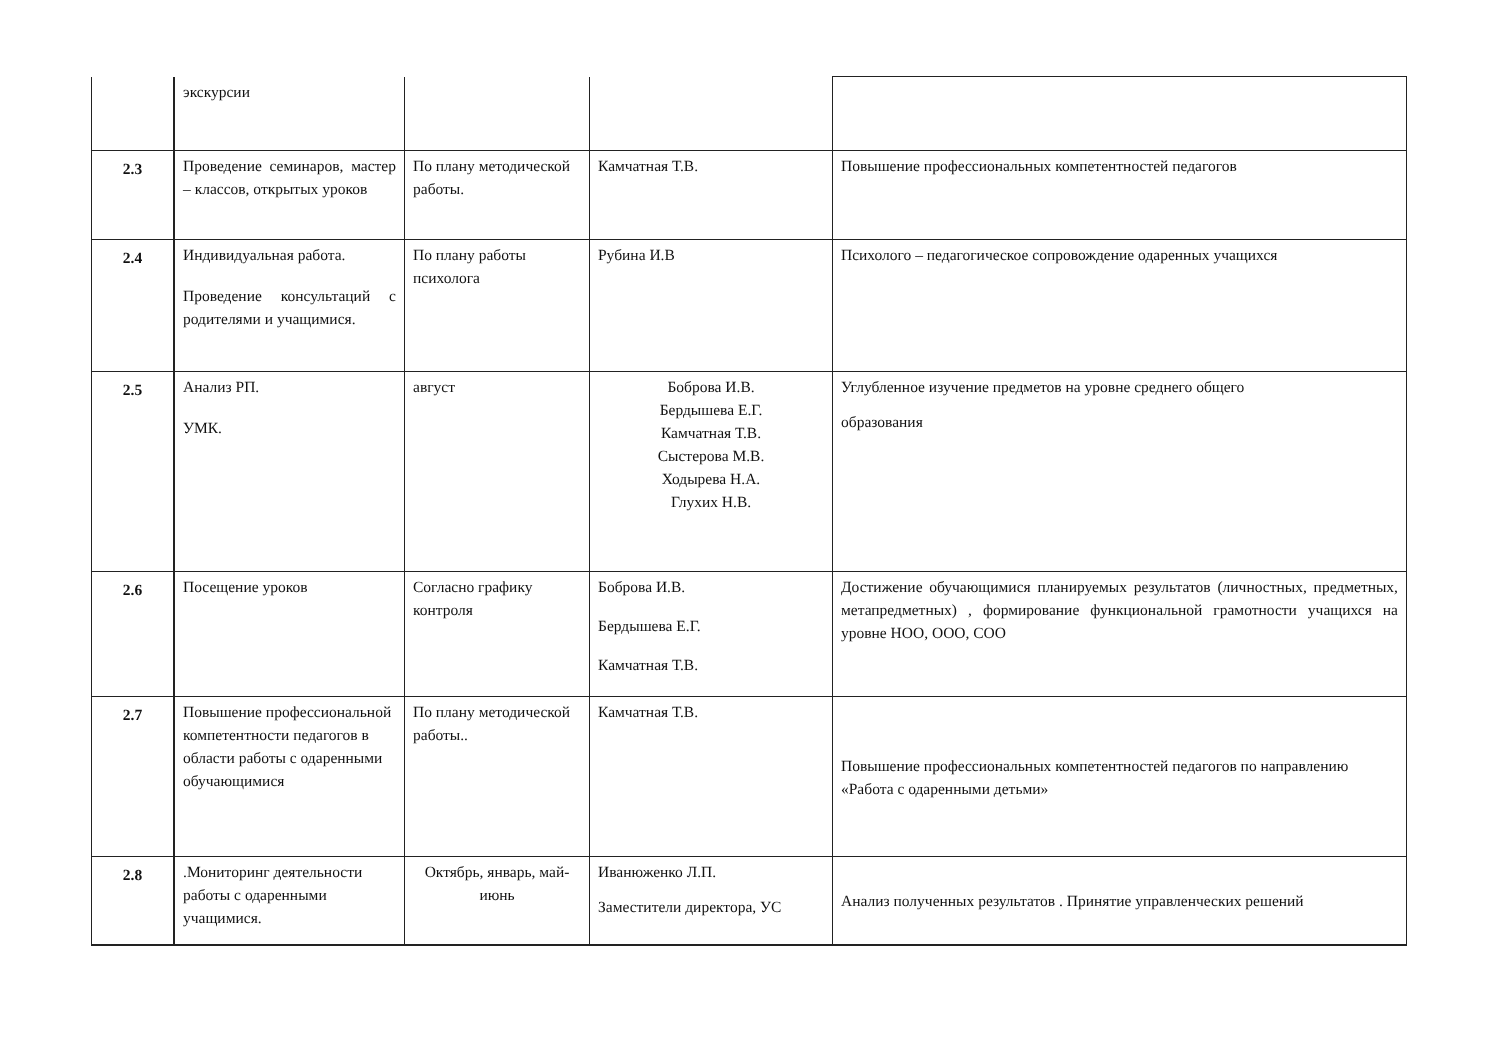| | экскурсии | | | |
| 2.3 | Проведение семинаров, мастер – классов, открытых уроков | По плану методической работы. | Камчатная Т.В. | Повышение профессиональных компетентностей педагогов |
| 2.4 | Индивидуальная работа. Проведение консультаций с родителями и учащимися. | По плану работы психолога | Рубина И.В | Психолого – педагогическое сопровождение одаренных учащихся |
| 2.5 | Анализ РП. УМК. | август | Боброва И.В. Бердышева Е.Г. Камчатная Т.В. Сыстерова М.В. Ходырева Н.А. Глухих Н.В. | Углубленное изучение предметов на уровне среднего общего образования |
| 2.6 | Посещение уроков | Согласно графику контроля | Боброва И.В. Бердышева Е.Г. Камчатная Т.В. | Достижение обучающимися планируемых результатов (личностных, предметных, метапредметных) , формирование функциональной грамотности учащихся на уровне НОО, ООО, СОО |
| 2.7 | Повышение профессиональной компетентности педагогов в области работы с одаренными обучающимися | По плану методической работы.. | Камчатная Т.В. | Повышение профессиональных компетентностей педагогов по направлению «Работа с одаренными детьми» |
| 2.8 | .Мониторинг деятельности работы с одаренными учащимися. | Октябрь, январь, май-июнь | Иванюженко Л.П. Заместители директора, УС | Анализ полученных результатов . Принятие управленческих решений |